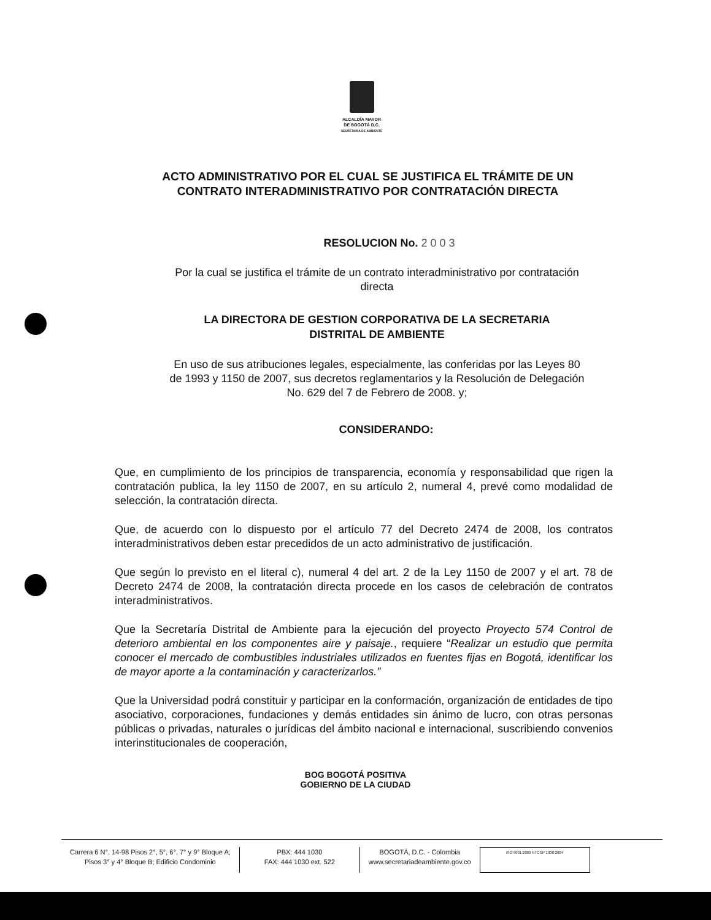ALCALDÍA MAYOR
DE BOGOTÁ D.C.
SECRETARÍA DE AMBIENTE
ACTO ADMINISTRATIVO POR EL CUAL SE JUSTIFICA EL TRÁMITE DE UN
CONTRATO INTERADMINISTRATIVO POR CONTRATACIÓN DIRECTA
RESOLUCION No. 2 0 0 3
Por la cual se justifica el trámite de un contrato interadministrativo por contratación
directa
LA DIRECTORA DE GESTION CORPORATIVA DE LA SECRETARIA
DISTRITAL DE AMBIENTE
En uso de sus atribuciones legales, especialmente, las conferidas por las Leyes 80
de 1993 y 1150 de 2007, sus decretos reglamentarios y la Resolución de Delegación
No. 629 del 7 de Febrero de 2008. y;
CONSIDERANDO:
Que, en cumplimiento de los principios de transparencia, economía y responsabilidad que rigen la contratación publica, la ley 1150 de 2007, en su artículo 2, numeral 4, prevé como modalidad de selección, la contratación directa.
Que, de acuerdo con lo dispuesto por el artículo 77 del Decreto 2474 de 2008, los contratos interadministrativos deben estar precedidos de un acto administrativo de justificación.
Que según lo previsto en el literal c), numeral 4 del art. 2 de la Ley 1150 de 2007 y el art. 78 de Decreto 2474 de 2008, la contratación directa procede en los casos de celebración de contratos interadministrativos.
Que la Secretaría Distrital de Ambiente para la ejecución del proyecto Proyecto 574 Control de deterioro ambiental en los componentes aire y paisaje., requiere “Realizar un estudio que permita conocer el mercado de combustibles industriales utilizados en fuentes fijas en Bogotá, identificar los de mayor aporte a la contaminación y caracterizarlos.”
Que la Universidad podrá constituir y participar en la conformación, organización de entidades de tipo asociativo, corporaciones, fundaciones y demás entidades sin ánimo de lucro, con otras personas públicas o privadas, naturales o jurídicas del ámbito nacional e internacional, suscribiendo convenios interinstitucionales de cooperación,
BOG BOGOTÁ POSITIVA
GOBIERNO DE LA CIUDAD
Carrera 6 N°. 14-98 Pisos 2°, 5°, 6°, 7° y 9° Bloque A;
Pisos 3° y 4° Bloque B; Edificio Condominio
PBX: 444 1030
FAX: 444 1030 ext. 522
BOGOTÁ, D.C. - Colombia
www.secretariadeambiente.gov.co
ISO 9001:2000 NTCGP 1000:2004